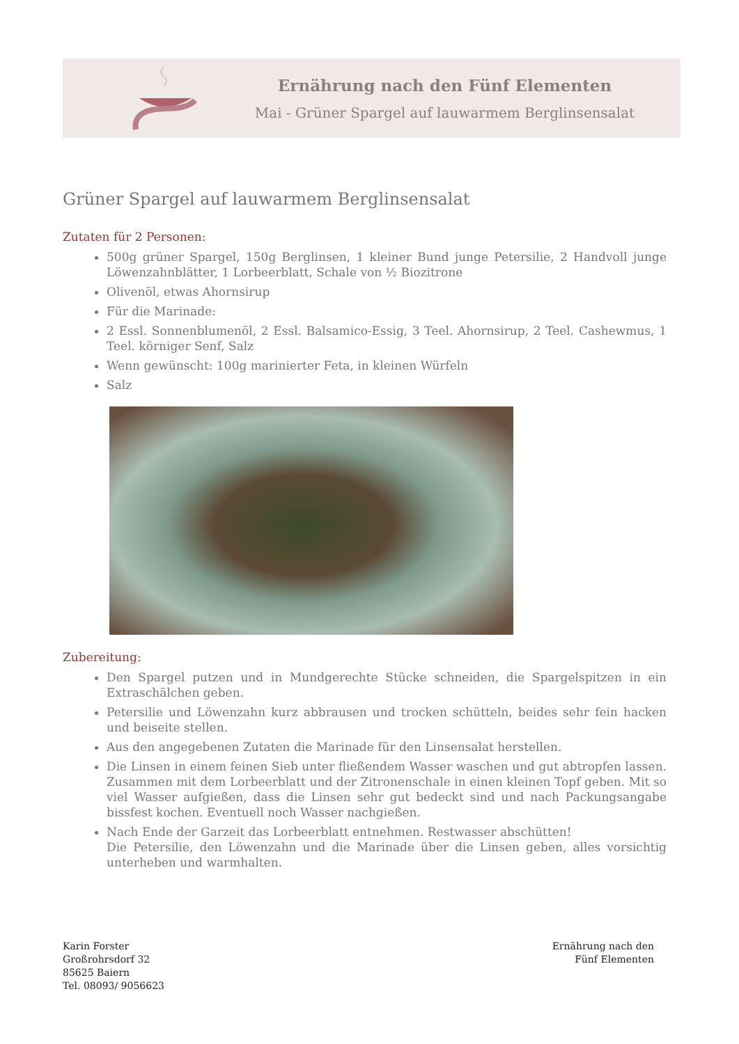Ernährung nach den Fünf Elementen
Mai - Grüner Spargel auf lauwarmem Berglinsensalat
Grüner Spargel auf lauwarmem Berglinsensalat
Zutaten für 2 Personen:
500g grüner Spargel, 150g Berglinsen, 1 kleiner Bund junge Petersilie, 2 Handvoll junge Löwenzahnblätter, 1 Lorbeerblatt, Schale von ½ Biozitrone
Olivenöl, etwas Ahornsirup
Für die Marinade:
2 Essl. Sonnenblumenöl, 2 Essl. Balsamico-Essig, 3 Teel. Ahornsirup, 2 Teel. Cashewmus, 1 Teel. körniger Senf, Salz
Wenn gewünscht: 100g marinierter Feta, in kleinen Würfeln
Salz
Zubereitung:
Den Spargel putzen und in Mundgerechte Stücke schneiden, die Spargelspitzen in ein Extraschälchen geben.
Petersilie und Löwenzahn kurz abbrausen und trocken schütteln, beides sehr fein hacken und beiseite stellen.
Aus den angegebenen Zutaten die Marinade für den Linsensalat herstellen.
Die Linsen in einem feinen Sieb unter fließendem Wasser waschen und gut abtropfen lassen. Zusammen mit dem Lorbeerblatt und der Zitronenschale in einen kleinen Topf geben. Mit so viel Wasser aufgießen, dass die Linsen sehr gut bedeckt sind und nach Packungsangabe bissfest kochen. Eventuell noch Wasser nachgießen.
Nach Ende der Garzeit das Lorbeerblatt entnehmen. Restwasser abschütten!
Die Petersilie, den Löwenzahn und die Marinade über die Linsen geben, alles vorsichtig unterheben und warmhalten.
Karin Forster
Großrohrsdorf 32
85625 Baiern
Tel. 08093/ 9056623
Ernährung nach den
Fünf Elementen